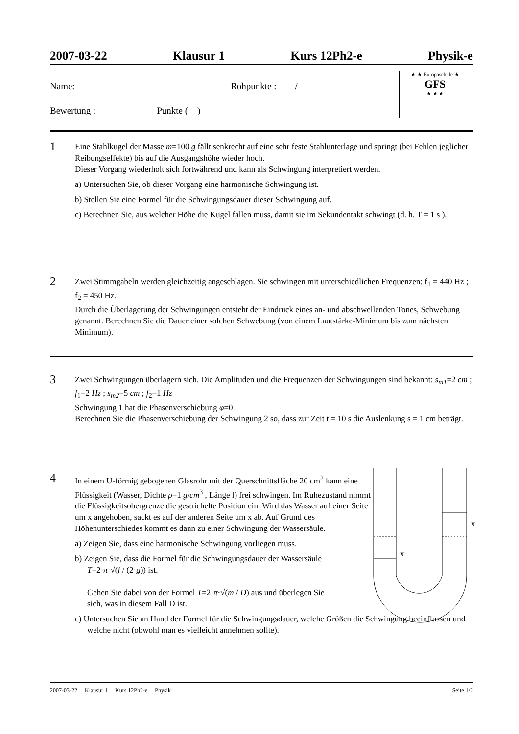2007-03-22 Klausur 1 Kurs 12Ph2-e Physik-e
Name: Rohpunkte : /
Bewertung : Punkte ( )
★ ★ Europaschule ★
GFS
★ ★ ★
1
Eine Stahlkugel der Masse m=100 g fällt senkrecht auf eine sehr feste Stahlunterlage und springt (bei Fehlen jeglicher Reibungseffekte) bis auf die Ausgangshöhe wieder hoch.
Dieser Vorgang wiederholt sich fortwährend und kann als Schwingung interpretiert werden.
a) Untersuchen Sie, ob dieser Vorgang eine harmonische Schwingung ist.
b) Stellen Sie eine Formel für die Schwingungsdauer dieser Schwingung auf.
c) Berechnen Sie, aus welcher Höhe die Kugel fallen muss, damit sie im Sekundentakt schwingt (d. h. T = 1 s ).
2
Zwei Stimmgabeln werden gleichzeitig angeschlagen. Sie schwingen mit unterschiedlichen Frequenzen: f<sub>1</sub> = 440 Hz ; f<sub>2</sub> = 450 Hz.
Durch die Überlagerung der Schwingungen entsteht der Eindruck eines an- und abschwellenden Tones, Schwebung genannt. Berechnen Sie die Dauer einer solchen Schwebung (von einem Lautstärke-Minimum bis zum nächsten Minimum).
3
Zwei Schwingungen überlagern sich. Die Amplituden und die Frequenzen der Schwingungen sind bekannt: s<sub>m1</sub>=2 cm ; f<sub>1</sub>=2 Hz ; s<sub>m2</sub>=5 cm ; f<sub>2</sub>=1 Hz
Schwingung 1 hat die Phasenverschiebung φ=0 .
Berechnen Sie die Phasenverschiebung der Schwingung 2 so, dass zur Zeit t = 10 s die Auslenkung s = 1 cm beträgt.
4
In einem U-förmig gebogenen Glasrohr mit der Querschnittsfläche 20 cm<sup>2</sup> kann eine Flüssigkeit (Wasser, Dichte ρ=1 g/cm<sup>3</sup> , Länge l) frei schwingen. Im Ruhezustand nimmt die Flüssigkeitsobergrenze die gestrichelte Position ein. Wird das Wasser auf einer Seite um x angehoben, sackt es auf der anderen Seite um x ab. Auf Grund des Höhenunterschiedes kommt es dann zu einer Schwingung der Wassersäule.
a) Zeigen Sie, dass eine harmonische Schwingung vorliegen muss.
b) Zeigen Sie, dass die Formel für die Schwingungsdauer der Wassersäule
T=2·π·√(l / (2·g)) ist.
Gehen Sie dabei von der Formel T=2·π·√(m / D) aus und überlegen Sie
sich, was in diesem Fall D ist.
c) Untersuchen Sie an Hand der Formel für die Schwingungsdauer, welche Größen die Schwingung beeinflussen und welche nicht (obwohl man es vielleicht annehmen sollte).
x
x
2007-03-22 Klausur 1 Kurs 12Ph2-e Physik Seite 1/2